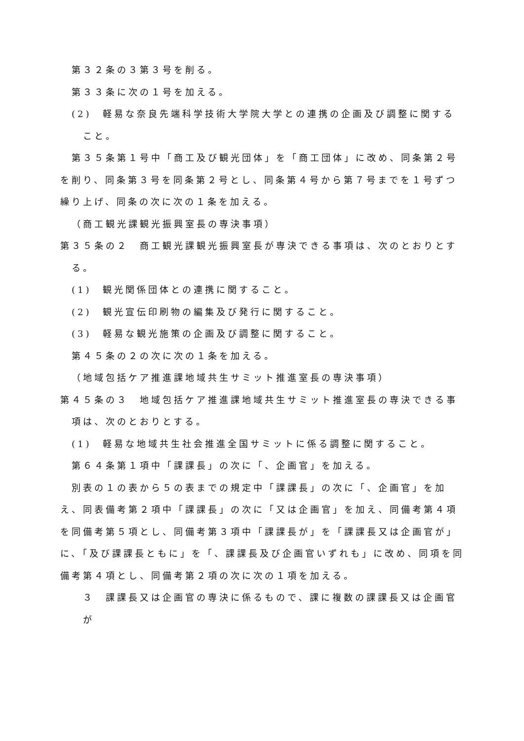第３２条の３第３号を削る。
第３３条に次の１号を加える。
(2)　軽易な奈良先端科学技術大学院大学との連携の企画及び調整に関すること。
第３５条第１号中「商工及び観光団体」を「商工団体」に改め、同条第２号を削り、同条第３号を同条第２号とし、同条第４号から第７号までを１号ずつ繰り上げ、同条の次に次の１条を加える。
（商工観光課観光振興室長の専決事項）
第３５条の２　商工観光課観光振興室長が専決できる事項は、次のとおりとする。
(1)　観光関係団体との連携に関すること。
(2)　観光宣伝印刷物の編集及び発行に関すること。
(3)　軽易な観光施策の企画及び調整に関すること。
第４５条の２の次に次の１条を加える。
（地域包括ケア推進課地域共生サミット推進室長の専決事項）
第４５条の３　地域包括ケア推進課地域共生サミット推進室長の専決できる事項は、次のとおりとする。
(1)　軽易な地域共生社会推進全国サミットに係る調整に関すること。
第６４条第１項中「課課長」の次に「、企画官」を加える。
別表の１の表から５の表までの規定中「課課長」の次に「、企画官」を加え、同表備考第２項中「課課長」の次に「又は企画官」を加え、同備考第４項を同備考第５項とし、同備考第３項中「課課長が」を「課課長又は企画官が」に、「及び課課長ともに」を「、課課長及び企画官いずれも」に改め、同項を同備考第４項とし、同備考第２項の次に次の１項を加える。
３　課課長又は企画官の専決に係るもので、課に複数の課課長又は企画官が